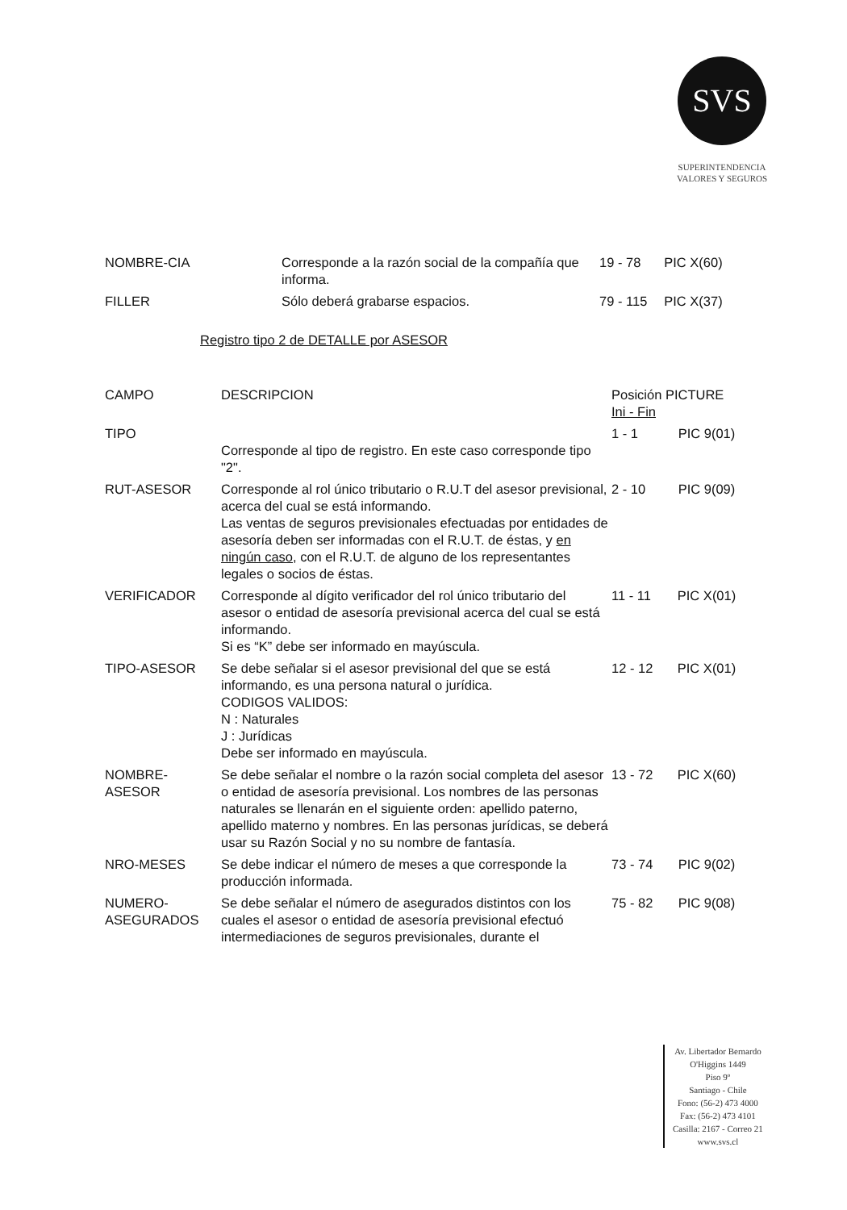SVS
SUPERINTENDENCIA
VALORES Y SEGUROS
| NOMBRE-CIA | Corresponde a la razón social de la compañía que informa. | 19 - 78 | PIC X(60) |
| FILLER | Sólo deberá grabarse espacios. | 79 - 115 | PIC X(37) |
Registro tipo 2 de DETALLE por ASESOR
| CAMPO | DESCRIPCION | Posición PICTURE Ini - Fin | |
| TIPO | Corresponde al tipo de registro. En este caso corresponde tipo "2". | 1 - 1 | PIC 9(01) |
| RUT-ASESOR | Corresponde al rol único tributario o R.U.T del asesor previsional, acerca del cual se está informando. Las ventas de seguros previsionales efectuadas por entidades de asesoría deben ser informadas con el R.U.T. de éstas, y en ningún caso , con el R.U.T. de alguno de los representantes legales o socios de éstas. | 2 - 10 | PIC 9(09) |
| VERIFICADOR | Corresponde al dígito verificador del rol único tributario del asesor o entidad de asesoría previsional acerca del cual se está informando. Si es “K” debe ser informado en mayúscula. | 11 - 11 | PIC X(01) |
| TIPO-ASESOR | Se debe señalar si el asesor previsional del que se está informando, es una persona natural o jurídica. CODIGOS VALIDOS: N : Naturales J : Jurídicas Debe ser informado en mayúscula. | 12 - 12 | PIC X(01) |
| NOMBRE-ASESOR | Se debe señalar el nombre o la razón social completa del asesor o entidad de asesoría previsional. Los nombres de las personas naturales se llenarán en el siguiente orden: apellido paterno, apellido materno y nombres. En las personas jurídicas, se deberá usar su Razón Social y no su nombre de fantasía. | 13 - 72 | PIC X(60) |
| NRO-MESES | Se debe indicar el número de meses a que corresponde la producción informada. | 73 - 74 | PIC 9(02) |
| NUMERO-ASEGURADOS | Se debe señalar el número de asegurados distintos con los cuales el asesor o entidad de asesoría previsional efectuó intermediaciones de seguros previsionales, durante el | 75 - 82 | PIC 9(08) |
Av. Libertador Bernardo
O'Higgins 1449
Piso 9º
Santiago - Chile
Fono: (56-2) 473 4000
Fax: (56-2) 473 4101
Casilla: 2167 - Correo 21
www.svs.cl